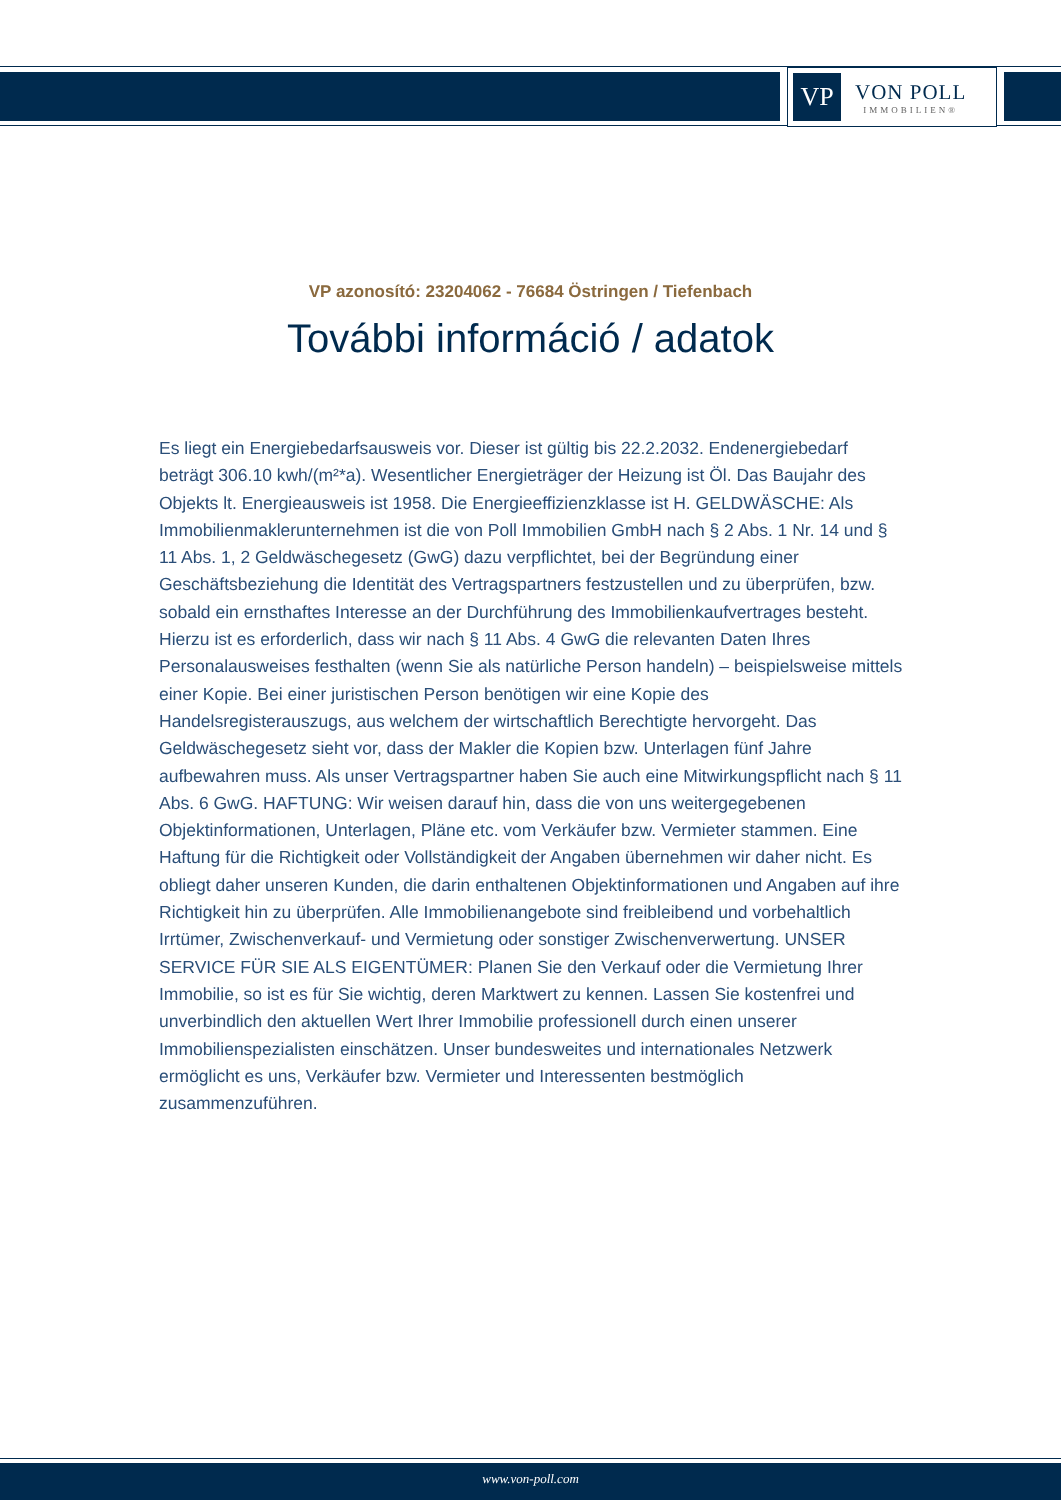VP
VON POLL
IMMOBILIEN®
VP azonosító: 23204062 - 76684 Östringen / Tiefenbach
További információ / adatok
Es liegt ein Energiebedarfsausweis vor. Dieser ist gültig bis 22.2.2032. Endenergiebedarf beträgt 306.10 kwh/(m²*a). Wesentlicher Energieträger der Heizung ist Öl. Das Baujahr des Objekts lt. Energieausweis ist 1958. Die Energieeffizienzklasse ist H. GELDWÄSCHE: Als Immobilienmaklerunternehmen ist die von Poll Immobilien GmbH nach § 2 Abs. 1 Nr. 14 und § 11 Abs. 1, 2 Geldwäschegesetz (GwG) dazu verpflichtet, bei der Begründung einer Geschäftsbeziehung die Identität des Vertragspartners festzustellen und zu überprüfen, bzw. sobald ein ernsthaftes Interesse an der Durchführung des Immobilienkaufvertrages besteht. Hierzu ist es erforderlich, dass wir nach § 11 Abs. 4 GwG die relevanten Daten Ihres Personalausweises festhalten (wenn Sie als natürliche Person handeln) – beispielsweise mittels einer Kopie. Bei einer juristischen Person benötigen wir eine Kopie des Handelsregisterauszugs, aus welchem der wirtschaftlich Berechtigte hervorgeht. Das Geldwäschegesetz sieht vor, dass der Makler die Kopien bzw. Unterlagen fünf Jahre aufbewahren muss. Als unser Vertragspartner haben Sie auch eine Mitwirkungspflicht nach § 11 Abs. 6 GwG. HAFTUNG: Wir weisen darauf hin, dass die von uns weitergegebenen Objektinformationen, Unterlagen, Pläne etc. vom Verkäufer bzw. Vermieter stammen. Eine Haftung für die Richtigkeit oder Vollständigkeit der Angaben übernehmen wir daher nicht. Es obliegt daher unseren Kunden, die darin enthaltenen Objektinformationen und Angaben auf ihre Richtigkeit hin zu überprüfen. Alle Immobilienangebote sind freibleibend und vorbehaltlich Irrtümer, Zwischenverkauf- und Vermietung oder sonstiger Zwischenverwertung. UNSER SERVICE FÜR SIE ALS EIGENTÜMER: Planen Sie den Verkauf oder die Vermietung Ihrer Immobilie, so ist es für Sie wichtig, deren Marktwert zu kennen. Lassen Sie kostenfrei und unverbindlich den aktuellen Wert Ihrer Immobilie professionell durch einen unserer Immobilienspezialisten einschätzen. Unser bundesweites und internationales Netzwerk ermöglicht es uns, Verkäufer bzw. Vermieter und Interessenten bestmöglich zusammenzuführen.
www.von-poll.com